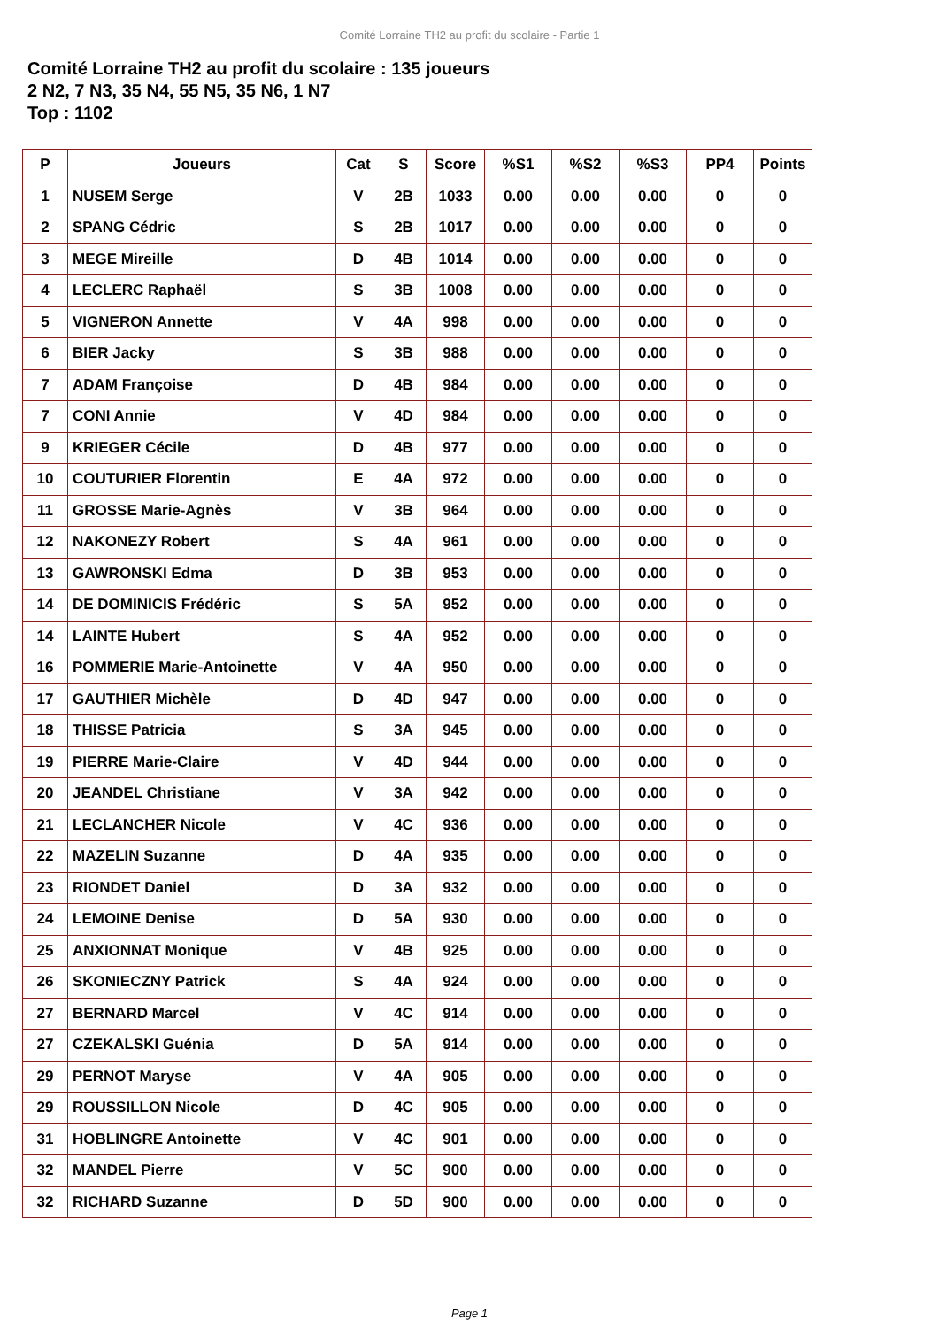Comité Lorraine TH2 au profit du scolaire - Partie 1
Comité Lorraine TH2 au profit du scolaire : 135 joueurs
2 N2, 7 N3, 35 N4, 55 N5, 35 N6, 1 N7
Top : 1102
| P | Joueurs | Cat | S | Score | %S1 | %S2 | %S3 | PP4 | Points |
| --- | --- | --- | --- | --- | --- | --- | --- | --- | --- |
| 1 | NUSEM Serge | V | 2B | 1033 | 0.00 | 0.00 | 0.00 | 0 | 0 |
| 2 | SPANG Cédric | S | 2B | 1017 | 0.00 | 0.00 | 0.00 | 0 | 0 |
| 3 | MEGE Mireille | D | 4B | 1014 | 0.00 | 0.00 | 0.00 | 0 | 0 |
| 4 | LECLERC Raphaël | S | 3B | 1008 | 0.00 | 0.00 | 0.00 | 0 | 0 |
| 5 | VIGNERON Annette | V | 4A | 998 | 0.00 | 0.00 | 0.00 | 0 | 0 |
| 6 | BIER Jacky | S | 3B | 988 | 0.00 | 0.00 | 0.00 | 0 | 0 |
| 7 | ADAM Françoise | D | 4B | 984 | 0.00 | 0.00 | 0.00 | 0 | 0 |
| 7 | CONI Annie | V | 4D | 984 | 0.00 | 0.00 | 0.00 | 0 | 0 |
| 9 | KRIEGER Cécile | D | 4B | 977 | 0.00 | 0.00 | 0.00 | 0 | 0 |
| 10 | COUTURIER Florentin | E | 4A | 972 | 0.00 | 0.00 | 0.00 | 0 | 0 |
| 11 | GROSSE Marie-Agnès | V | 3B | 964 | 0.00 | 0.00 | 0.00 | 0 | 0 |
| 12 | NAKONEZY Robert | S | 4A | 961 | 0.00 | 0.00 | 0.00 | 0 | 0 |
| 13 | GAWRONSKI Edma | D | 3B | 953 | 0.00 | 0.00 | 0.00 | 0 | 0 |
| 14 | DE DOMINICIS Frédéric | S | 5A | 952 | 0.00 | 0.00 | 0.00 | 0 | 0 |
| 14 | LAINTE Hubert | S | 4A | 952 | 0.00 | 0.00 | 0.00 | 0 | 0 |
| 16 | POMMERIE Marie-Antoinette | V | 4A | 950 | 0.00 | 0.00 | 0.00 | 0 | 0 |
| 17 | GAUTHIER Michèle | D | 4D | 947 | 0.00 | 0.00 | 0.00 | 0 | 0 |
| 18 | THISSE Patricia | S | 3A | 945 | 0.00 | 0.00 | 0.00 | 0 | 0 |
| 19 | PIERRE Marie-Claire | V | 4D | 944 | 0.00 | 0.00 | 0.00 | 0 | 0 |
| 20 | JEANDEL Christiane | V | 3A | 942 | 0.00 | 0.00 | 0.00 | 0 | 0 |
| 21 | LECLANCHER Nicole | V | 4C | 936 | 0.00 | 0.00 | 0.00 | 0 | 0 |
| 22 | MAZELIN Suzanne | D | 4A | 935 | 0.00 | 0.00 | 0.00 | 0 | 0 |
| 23 | RIONDET Daniel | D | 3A | 932 | 0.00 | 0.00 | 0.00 | 0 | 0 |
| 24 | LEMOINE Denise | D | 5A | 930 | 0.00 | 0.00 | 0.00 | 0 | 0 |
| 25 | ANXIONNAT Monique | V | 4B | 925 | 0.00 | 0.00 | 0.00 | 0 | 0 |
| 26 | SKONIECZNY Patrick | S | 4A | 924 | 0.00 | 0.00 | 0.00 | 0 | 0 |
| 27 | BERNARD Marcel | V | 4C | 914 | 0.00 | 0.00 | 0.00 | 0 | 0 |
| 27 | CZEKALSKI Guénia | D | 5A | 914 | 0.00 | 0.00 | 0.00 | 0 | 0 |
| 29 | PERNOT Maryse | V | 4A | 905 | 0.00 | 0.00 | 0.00 | 0 | 0 |
| 29 | ROUSSILLON Nicole | D | 4C | 905 | 0.00 | 0.00 | 0.00 | 0 | 0 |
| 31 | HOBLINGRE Antoinette | V | 4C | 901 | 0.00 | 0.00 | 0.00 | 0 | 0 |
| 32 | MANDEL Pierre | V | 5C | 900 | 0.00 | 0.00 | 0.00 | 0 | 0 |
| 32 | RICHARD Suzanne | D | 5D | 900 | 0.00 | 0.00 | 0.00 | 0 | 0 |
Page 1